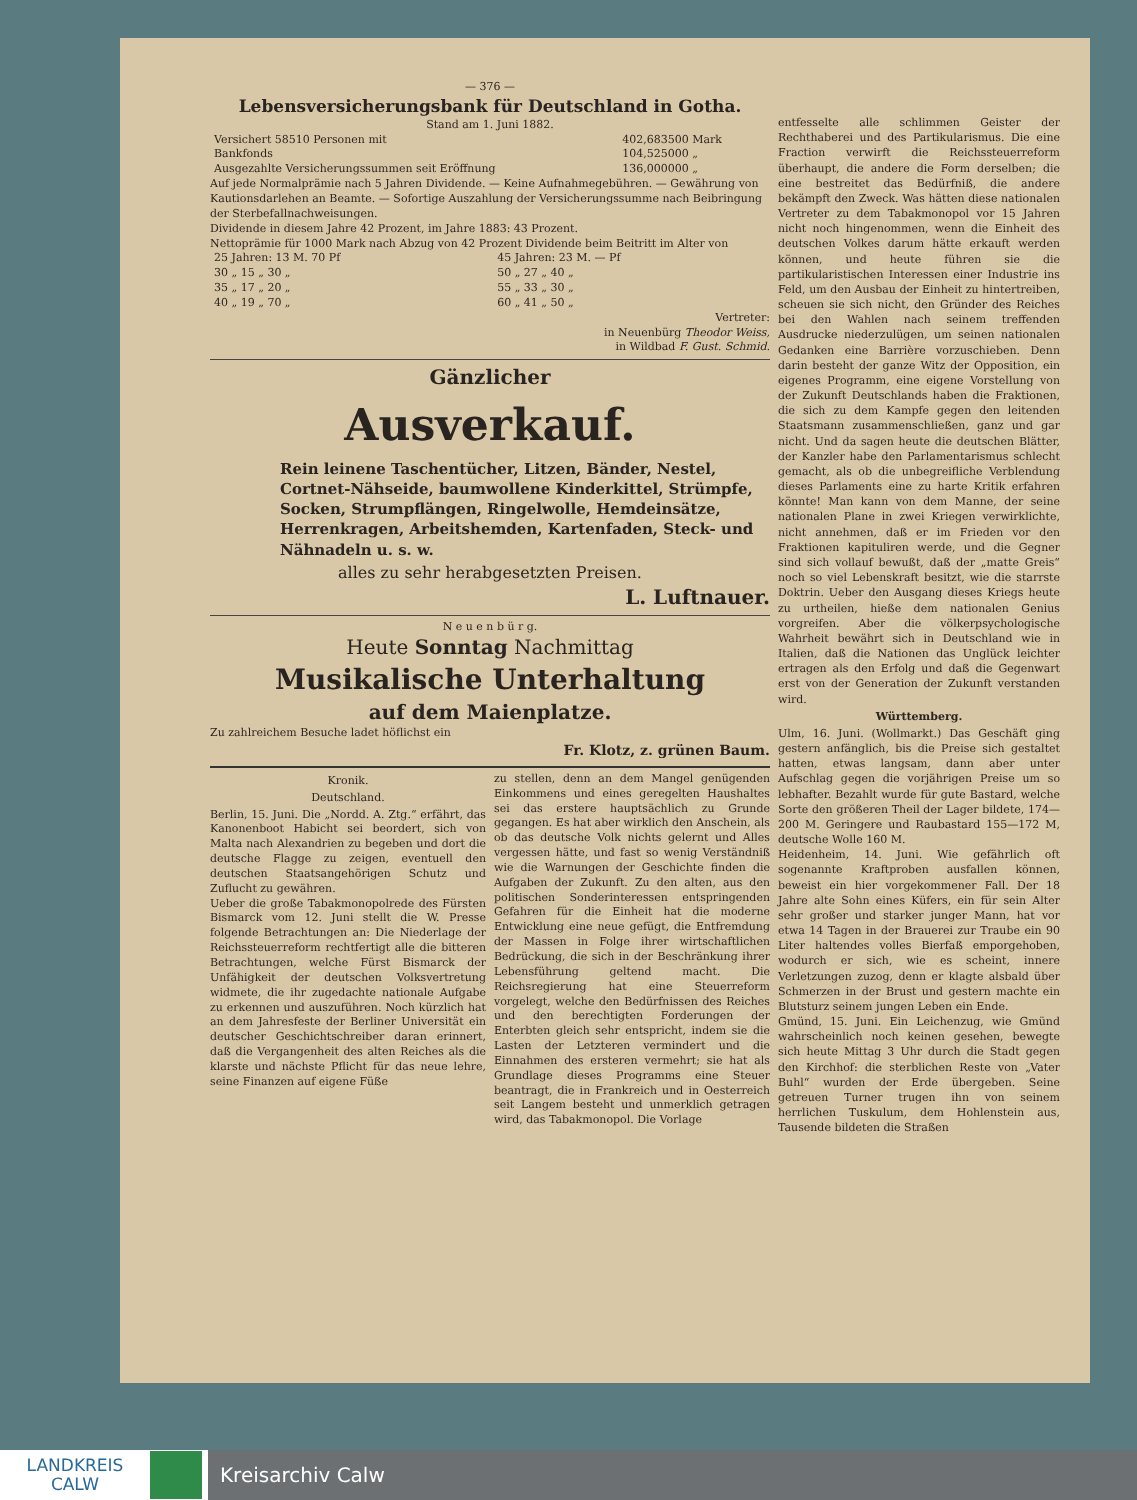— 376 —
Lebensversicherungsbank für Deutschland in Gotha.
Stand am 1. Juni 1882.
| Versichert 58510 Personen mit | 402,683500 Mark |
| Bankfonds | 104,525000 „ |
| Ausgezahlte Versicherungssummen seit Eröffnung | 136,000000 „ |
Auf jede Normalprämie nach 5 Jahren Dividende. — Keine Aufnahmegebühren. — Gewährung von Kautionsdarlehen an Beamte. — Sofortige Auszahlung der Versicherungssumme nach Beibringung der Sterbefallnachweisungen.
Dividende in diesem Jahre 42 Prozent, im Jahre 1883: 43 Prozent.
Nettoprämie für 1000 Mark nach Abzug von 42 Prozent Dividende beim Beitritt im Alter von
| 25 Jahren: 13 M. 70 Pf | 45 Jahren: 23 M. — Pf |
| 30 „ 15 „ 30 „ | 50 „ 27 „ 40 „ |
| 35 „ 17 „ 20 „ | 55 „ 33 „ 30 „ |
| 40 „ 19 „ 70 „ | 60 „ 41 „ 50 „ |
Vertreter:
in Neuenbürg Theodor Weiss,
in Wildbad F. Gust. Schmid.
Gänzlicher
Ausverkauf.
Rein leinene Taschentücher, Litzen, Bänder, Nestel, Cortnet-Nähseide, baumwollene Kinderkittel, Strümpfe, Socken, Strumpflängen, Ringelwolle, Hemdeinsätze, Herrenkragen, Arbeitshemden, Kartenfaden, Steck- und Nähnadeln u. s. w.
alles zu sehr herabgesetzten Preisen.
L. Luftnauer.
N e u e n b ü r g.
Heute Sonntag Nachmittag
Musikalische Unterhaltung
auf dem Maienplatze.
Zu zahlreichem Besuche ladet höflichst ein
Fr. Klotz, z. grünen Baum.
Kronik.
Deutschland.
Berlin, 15. Juni. Die „Nordd. A. Ztg.“ erfährt, das Kanonenboot Habicht sei beordert, sich von Malta nach Alexandrien zu begeben und dort die deutsche Flagge zu zeigen, eventuell den deutschen Staatsangehörigen Schutz und Zuflucht zu gewähren.
Ueber die große Tabakmonopolrede des Fürsten Bismarck vom 12. Juni stellt die W. Presse folgende Betrachtungen an: Die Niederlage der Reichssteuerreform rechtfertigt alle die bitteren Betrachtungen, welche Fürst Bismarck der Unfähigkeit der deutschen Volksvertretung widmete, die ihr zugedachte nationale Aufgabe zu erkennen und auszuführen. Noch kürzlich hat an dem Jahresfeste der Berliner Universität ein deutscher Geschichtschreiber daran erinnert, daß die Vergangenheit des alten Reiches als die klarste und nächste Pflicht für das neue lehre, seine Finanzen auf eigene Füße
zu stellen, denn an dem Mangel genügenden Einkommens und eines geregelten Haushaltes sei das erstere hauptsächlich zu Grunde gegangen. Es hat aber wirklich den Anschein, als ob das deutsche Volk nichts gelernt und Alles vergessen hätte, und fast so wenig Verständniß wie die Warnungen der Geschichte finden die Aufgaben der Zukunft. Zu den alten, aus den politischen Sonderinteressen entspringenden Gefahren für die Einheit hat die moderne Entwicklung eine neue gefügt, die Entfremdung der Massen in Folge ihrer wirtschaftlichen Bedrückung, die sich in der Beschränkung ihrer Lebensführung geltend macht. Die Reichsregierung hat eine Steuerreform vorgelegt, welche den Bedürfnissen des Reiches und den berechtigten Forderungen der Enterbten gleich sehr entspricht, indem sie die Lasten der Letzteren vermindert und die Einnahmen des ersteren vermehrt; sie hat als Grundlage dieses Programms eine Steuer beantragt, die in Frankreich und in Oesterreich seit Langem besteht und unmerklich getragen wird, das Tabakmonopol. Die Vorlage
entfesselte alle schlimmen Geister der Rechthaberei und des Partikularismus. Die eine Fraction verwirft die Reichssteuerreform überhaupt, die andere die Form derselben; die eine bestreitet das Bedürfniß, die andere bekämpft den Zweck. Was hätten diese nationalen Vertreter zu dem Tabakmonopol vor 15 Jahren nicht noch hingenommen, wenn die Einheit des deutschen Volkes darum hätte erkauft werden können, und heute führen sie die partikularistischen Interessen einer Industrie ins Feld, um den Ausbau der Einheit zu hintertreiben, scheuen sie sich nicht, den Gründer des Reiches bei den Wahlen nach seinem treffenden Ausdrucke niederzulügen, um seinen nationalen Gedanken eine Barrière vorzuschieben. Denn darin besteht der ganze Witz der Opposition, ein eigenes Programm, eine eigene Vorstellung von der Zukunft Deutschlands haben die Fraktionen, die sich zu dem Kampfe gegen den leitenden Staatsmann zusammenschließen, ganz und gar nicht. Und da sagen heute die deutschen Blätter, der Kanzler habe den Parlamentarismus schlecht gemacht, als ob die unbegreifliche Verblendung dieses Parlaments eine zu harte Kritik erfahren könnte! Man kann von dem Manne, der seine nationalen Plane in zwei Kriegen verwirklichte, nicht annehmen, daß er im Frieden vor den Fraktionen kapituliren werde, und die Gegner sind sich vollauf bewußt, daß der „matte Greis“ noch so viel Lebenskraft besitzt, wie die starrste Doktrin. Ueber den Ausgang dieses Kriegs heute zu urtheilen, hieße dem nationalen Genius vorgreifen. Aber die völkerpsychologische Wahrheit bewährt sich in Deutschland wie in Italien, daß die Nationen das Unglück leichter ertragen als den Erfolg und daß die Gegenwart erst von der Generation der Zukunft verstanden wird.
Württemberg.
Ulm, 16. Juni. (Wollmarkt.) Das Geschäft ging gestern anfänglich, bis die Preise sich gestaltet hatten, etwas langsam, dann aber unter Aufschlag gegen die vorjährigen Preise um so lebhafter. Bezahlt wurde für gute Bastard, welche Sorte den größeren Theil der Lager bildete, 174—200 M. Geringere und Raubastard 155—172 M, deutsche Wolle 160 M.
Heidenheim, 14. Juni. Wie gefährlich oft sogenannte Kraftproben ausfallen können, beweist ein hier vorgekommener Fall. Der 18 Jahre alte Sohn eines Küfers, ein für sein Alter sehr großer und starker junger Mann, hat vor etwa 14 Tagen in der Brauerei zur Traube ein 90 Liter haltendes volles Bierfaß emporgehoben, wodurch er sich, wie es scheint, innere Verletzungen zuzog, denn er klagte alsbald über Schmerzen in der Brust und gestern machte ein Blutsturz seinem jungen Leben ein Ende.
Gmünd, 15. Juni. Ein Leichenzug, wie Gmünd wahrscheinlich noch keinen gesehen, bewegte sich heute Mittag 3 Uhr durch die Stadt gegen den Kirchhof: die sterblichen Reste von „Vater Buhl“ wurden der Erde übergeben. Seine getreuen Turner trugen ihn von seinem herrlichen Tuskulum, dem Hohlenstein aus, Tausende bildeten die Straßen
LANDKREIS
CALW
Kreisarchiv Calw